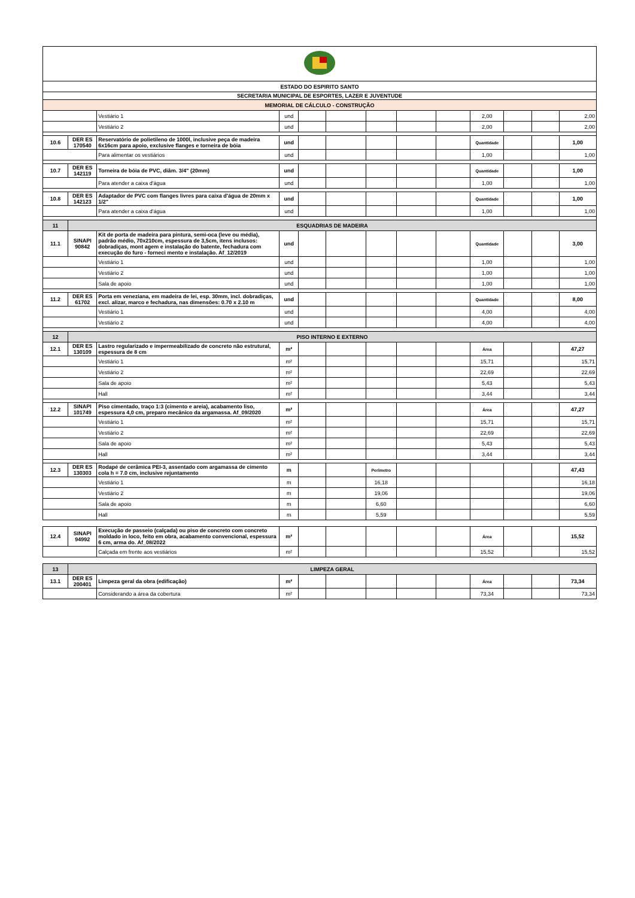| ESTADO DO ESPIRITO SANTO | | | | | | | | | | | | |
| SECRETARIA MUNICIPAL DE ESPORTES, LAZER E JUVENTUDE | | | | | | | | | | | | |
| MEMORIAL DE CÁLCULO - CONSTRUÇÃO | | | | | | | | | | | | |
| | | Vestiário 1 | und | | | | | | 2,00 | | | 2,00 |
| | | Vestiário 2 | und | | | | | | 2,00 | | | 2,00 |
| 10.6 | DER ES 170540 | Reservatório de polietileno de 1000l, inclusive peça de madeira 6x16cm para apoio, exclusive flanges e torneira de bóia | und | | | | | | Quantidade | | | 1,00 |
| | | Para alimentar os vestiários | und | | | | | | 1,00 | | | 1,00 |
| 10.7 | DER ES 142119 | Torneira de bóia de PVC, diâm. 3/4" (20mm) | und | | | | | | Quantidade | | | 1,00 |
| | | Para atender a caixa d'água | und | | | | | | 1,00 | | | 1,00 |
| 10.8 | DER ES 142123 | Adaptador de PVC com flanges livres para caixa d'água de 20mm x 1/2" | und | | | | | | Quantidade | | | 1,00 |
| | | Para atender a caixa d'água | und | | | | | | 1,00 | | | 1,00 |
| 11 | ESQUADRIAS DE MADEIRA | | | | | | | | | | | |
| 11.1 | SINAPI 90842 | Kit de porta de madeira para pintura, semi-oca (leve ou média), padrão médio, 70x210cm, espessura de 3,5cm, itens inclusos: dobradiças, mont agem e instalação do batente, fechadura com execução do furo - forneci mento e instalação. Af_12/2019 | und | | | | | | Quantidade | | | 3,00 |
| | | Vestiário 1 | und | | | | | | 1,00 | | | 1,00 |
| | | Vestiário 2 | und | | | | | | 1,00 | | | 1,00 |
| | | Sala de apoio | und | | | | | | 1,00 | | | 1,00 |
| 11.2 | DER ES 61702 | Porta em veneziana, em madeira de lei, esp. 30mm, incl. dobradiças, excl. alizar, marco e fechadura, nas dimensões: 0.70 x 2.10 m | und | | | | | | Quantidade | | | 8,00 |
| | | Vestiário 1 | und | | | | | | 4,00 | | | 4,00 |
| | | Vestiário 2 | und | | | | | | 4,00 | | | 4,00 |
| 12 | PISO INTERNO E EXTERNO | | | | | | | | | | | |
| 12.1 | DER ES 130109 | Lastro regularizado e impermeabilizado de concreto não estrutural, espessura de 8 cm | m² | | | | | | Área | | | 47,27 |
| | | Vestiário 1 | m² | | | | | | 15,71 | | | 15,71 |
| | | Vestiário 2 | m² | | | | | | 22,69 | | | 22,69 |
| | | Sala de apoio | m² | | | | | | 5,43 | | | 5,43 |
| | | Hall | m² | | | | | | 3,44 | | | 3,44 |
| 12.2 | SINAPI 101749 | Piso cimentado, traço 1:3 (cimento e areia), acabamento liso, espessura 4,0 cm, preparo mecânico da argamassa. Af_09/2020 | m² | | | | | | Área | | | 47,27 |
| | | Vestiário 1 | m² | | | | | | 15,71 | | | 15,71 |
| | | Vestiário 2 | m² | | | | | | 22,69 | | | 22,69 |
| | | Sala de apoio | m² | | | | | | 5,43 | | | 5,43 |
| | | Hall | m² | | | | | | 3,44 | | | 3,44 |
| 12.3 | DER ES 130303 | Rodapé de cerâmica PEI-3, assentado com argamassa de cimento cola h = 7.0 cm, inclusive rejuntamento | m | | | Perímetro | | | | | | 47,43 |
| | | Vestiário 1 | m | | | 16,18 | | | | | | 16,18 |
| | | Vestiário 2 | m | | | 19,06 | | | | | | 19,06 |
| | | Sala de apoio | m | | | 6,60 | | | | | | 6,60 |
| | | Hall | m | | | 5,59 | | | | | | 5,59 |
| 12.4 | SINAPI 94992 | Execução de passeio (calçada) ou piso de concreto com concreto moldado in loco, feito em obra, acabamento convencional, espessura 6 cm, arma do. Af_08/2022 | m² | | | | | | Área | | | 15,52 |
| | | Calçada em frente aos vestiários | m² | | | | | | 15,52 | | | 15,52 |
| 13 | LIMPEZA GERAL | | | | | | | | | | | |
| 13.1 | DER ES 200401 | Limpeza geral da obra (edificação) | m² | | | | | | Área | | | 73,34 |
| | | Considerando a área da cobertura | m² | | | | | | 73,34 | | | 73,34 |